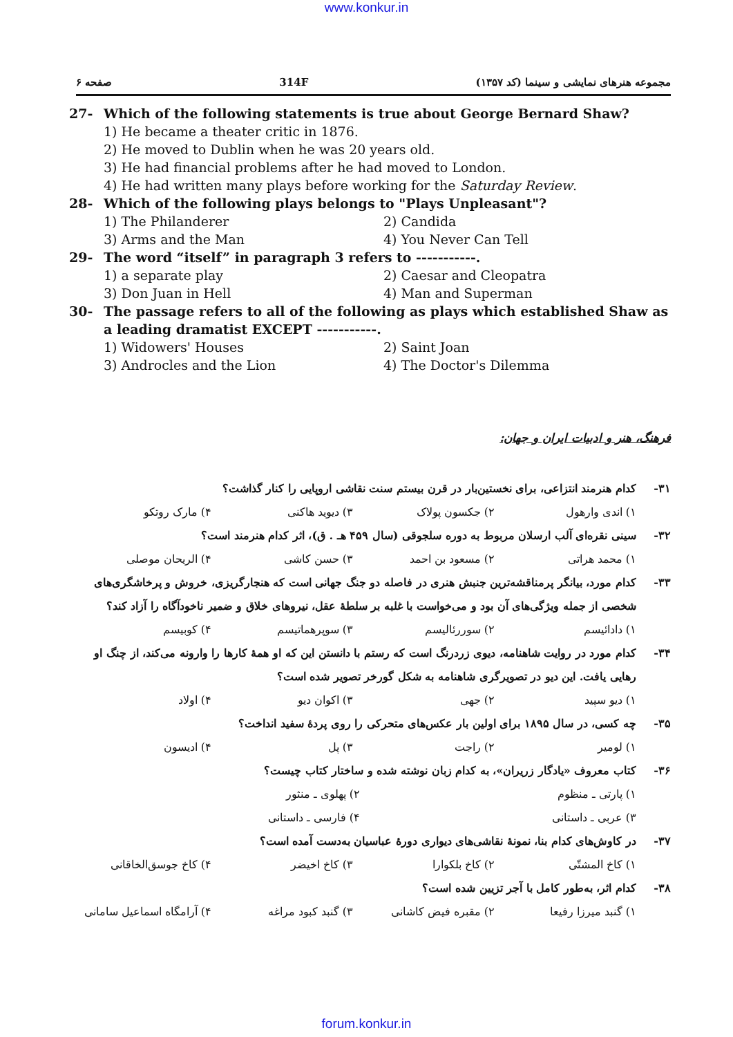www.konkur.in
صفحه ۶ 314F مجموعه هنرهای نمایشی و سینما (کد ۱۳۵۷)
27- Which of the following statements is true about George Bernard Shaw?
1) He became a theater critic in 1876.
2) He moved to Dublin when he was 20 years old.
3) He had financial problems after he had moved to London.
4) He had written many plays before working for the Saturday Review.
28- Which of the following plays belongs to "Plays Unpleasant"?
1) The Philanderer 2) Candida
3) Arms and the Man 4) You Never Can Tell
29- The word “itself” in paragraph 3 refers to -----------.
1) a separate play 2) Caesar and Cleopatra
3) Don Juan in Hell 4) Man and Superman
30- The passage refers to all of the following as plays which established Shaw as a leading dramatist EXCEPT -----------.
1) Widowers' Houses 2) Saint Joan
3) Androcles and the Lion 4) The Doctor's Dilemma
فرهنگ، هنر و ادبیات ایران و جهان:
۳۱- کدام هنرمند انتزاعی، برای نخستین‌بار در قرن بیستم سنت نقاشی اروپایی را کنار گذاشت؟
۱) اندی وارهول ۲) جکسون پولاک ۳) دیوید هاکنی ۴) مارک روتکو
۳۲- سینی نقره‌ای آلب ارسلان مربوط به دوره سلجوقی (سال ۴۵۹ هـ . ق)، اثر کدام هنرمند است؟
۱) محمد هراتی ۲) مسعود بن احمد ۳) حسن کاشی ۴) الریحان موصلی
۳۳- کدام مورد، بیانگر پرمناقشه‌ترین جنبش هنری در فاصله دو جنگ جهانی است که هنجارگریزی، خروش و پرخاشگری‌های شخصی از جمله ویژگی‌های آن بود و می‌خواست با غلبه بر سلطهٔ عقل، نیروهای خلاق و ضمیر ناخودآگاه را آزاد کند؟
۱) دادائیسم ۲) سوررئالیسم ۳) سوپرهماتیسم ۴) کوبیسم
۳۴- کدام مورد در روایت شاهنامه، دیوی زردرنگ است که رستم با دانستن این که او همهٔ کارها را وارونه می‌کند، از چنگ او رهایی یافت. این دیو در تصویرگری شاهنامه به شکل گورخر تصویر شده است؟
۱) دیو سپید ۲) جهی ۳) اکوان دیو ۴) اولاد
۳۵- چه کسی، در سال ۱۸۹۵ برای اولین بار عکس‌های متحرکی را روی پردهٔ سفید انداخت؟
۱) لومیر ۲) راجت ۳) پل ۴) ادیسون
۳۶- کتاب معروف «یادگار زریران»، به کدام زبان نوشته شده و ساختار کتاب چیست؟
۱) پارتی ـ منظوم ۲) پهلوی ـ منثور
۳) عربی ـ داستانی ۴) فارسی ـ داستانی
۳۷- در کاوش‌های کدام بنا، نمونهٔ نقاشی‌های دیواری دورهٔ عباسیان به‌دست آمده است؟
۱) کاخ المشتّی ۲) کاخ بلکوارا ۳) کاخ اخیضر ۴) کاخ جوسق‌الخاقانی
۳۸- کدام اثر، به‌طور کامل با آجر تزیین شده است؟
۱) گنبد میرزا رفیعا ۲) مقبره فیض کاشانی ۳) گنبد کبود مراغه ۴) آرامگاه اسماعیل سامانی
forum.konkur.in